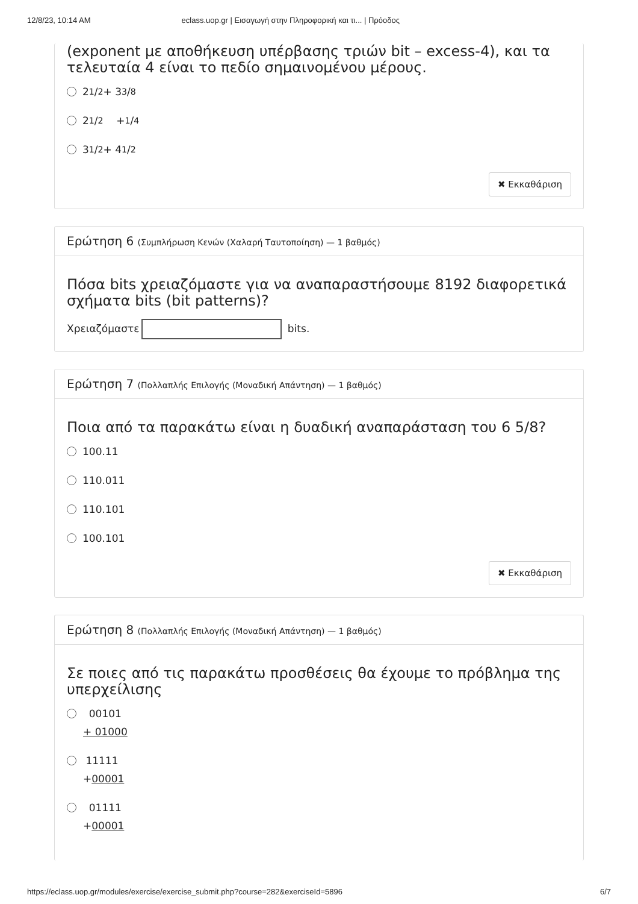12/8/23, 10:14 AM eclass.uop.gr | Εισαγωγή στην Πληροφορική και τι... | Πρόοδος
(exponent με αποθήκευση υπέρβασης τριών bit – excess-4), και τα τελευταία 4 είναι το πεδίο σημαινομένου μέρους.
2 1/2 + 3 3/8
2 1/2 + 1/4
3 1/2+ 4 1/2
✖ Εκκαθάριση
Ερώτηση 6 (Συμπλήρωση Κενών (Χαλαρή Ταυτοποίηση) — 1 βαθμός)
Πόσα bits χρειαζόμαστε για να αναπαραστήσουμε 8192 διαφορετικά σχήματα bits (bit patterns)?
Χρειαζόμαστε bits.
Ερώτηση 7 (Πολλαπλής Επιλογής (Μοναδική Απάντηση) — 1 βαθμός)
Ποια από τα παρακάτω είναι η δυαδική αναπαράσταση του 6 5/8?
100.11
110.011
110.101
100.101
✖ Εκκαθάριση
Ερώτηση 8 (Πολλαπλής Επιλογής (Μοναδική Απάντηση) — 1 βαθμός)
Σε ποιες από τις παρακάτω προσθέσεις θα έχουμε το πρόβλημα της υπερχείλισης
00101
+ 01000
11111
+00001
01111
+00001
https://eclass.uop.gr/modules/exercise/exercise_submit.php?course=282&exerciseId=5896 6/7